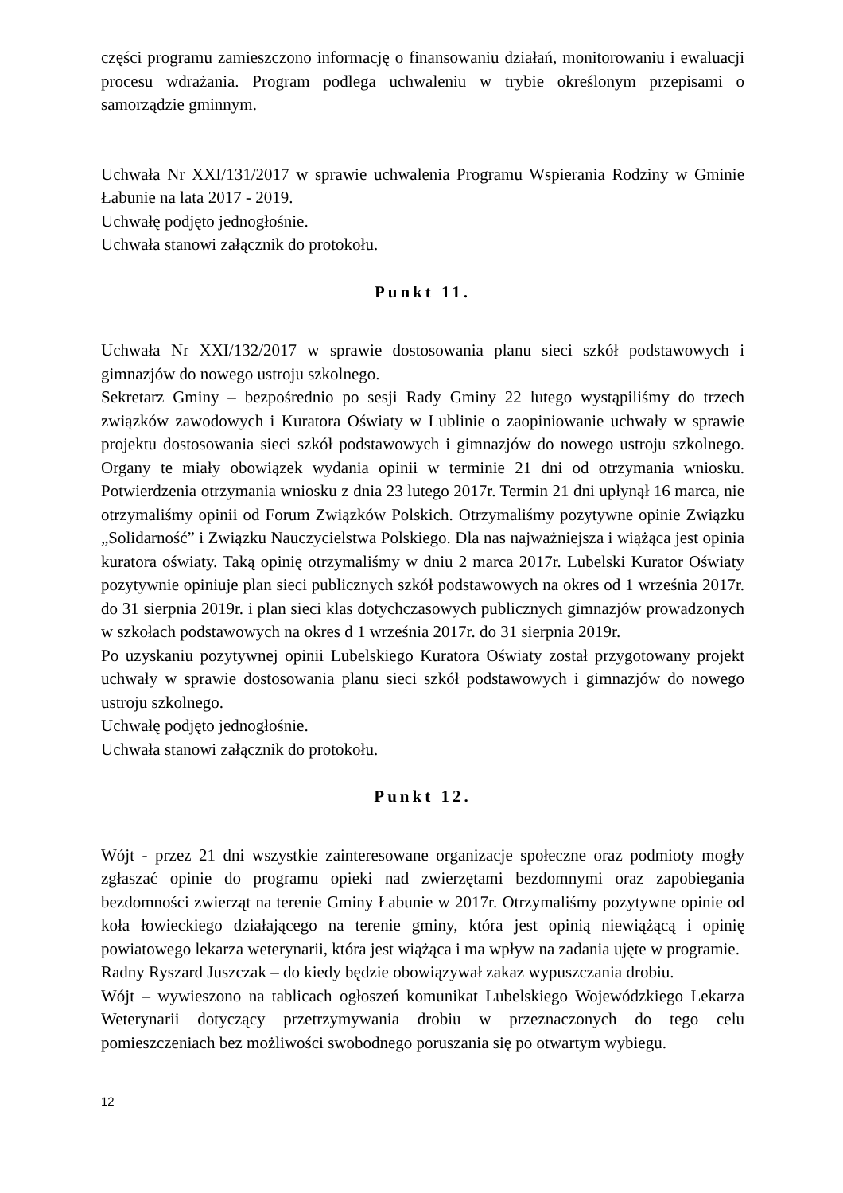części programu zamieszczono informację o finansowaniu działań, monitorowaniu i ewaluacji procesu wdrażania. Program podlega uchwaleniu w trybie określonym przepisami o samorządzie gminnym.
Uchwała Nr XXI/131/2017 w sprawie uchwalenia Programu Wspierania Rodziny w Gminie Łabunie na lata 2017 - 2019.
Uchwałę podjęto jednogłośnie.
Uchwała stanowi załącznik do protokołu.
Punkt 11.
Uchwała Nr XXI/132/2017 w sprawie dostosowania planu sieci szkół podstawowych i gimnazjów do nowego ustroju szkolnego.
Sekretarz Gminy – bezpośrednio po sesji Rady Gminy 22 lutego wystąpiliśmy do trzech związków zawodowych i Kuratora Oświaty w Lublinie o zaopiniowanie uchwały w sprawie projektu dostosowania sieci szkół podstawowych i gimnazjów do nowego ustroju szkolnego. Organy te miały obowiązek wydania opinii w terminie 21 dni od otrzymania wniosku. Potwierdzenia otrzymania wniosku z dnia 23 lutego 2017r. Termin 21 dni upłynął 16 marca, nie otrzymaliśmy opinii od Forum Związków Polskich. Otrzymaliśmy pozytywne opinie Związku „Solidarność” i Związku Nauczycielstwa Polskiego. Dla nas najważniejsza i wiążąca jest opinia kuratora oświaty. Taką opinię otrzymaliśmy w dniu 2 marca 2017r. Lubelski Kurator Oświaty pozytywnie opiniuje plan sieci publicznych szkół podstawowych na okres od 1 września 2017r. do 31 sierpnia 2019r. i plan sieci klas dotychczasowych publicznych gimnazjów prowadzonych w szkołach podstawowych na okres d 1 września 2017r. do 31 sierpnia 2019r.
Po uzyskaniu pozytywnej opinii Lubelskiego Kuratora Oświaty został przygotowany projekt uchwały w sprawie dostosowania planu sieci szkół podstawowych i gimnazjów do nowego ustroju szkolnego.
Uchwałę podjęto jednogłośnie.
Uchwała stanowi załącznik do protokołu.
Punkt 12.
Wójt - przez 21 dni wszystkie zainteresowane organizacje społeczne oraz podmioty mogły zgłaszać opinie do programu opieki nad zwierzętami bezdomnymi oraz zapobiegania bezdomności zwierząt na terenie Gminy Łabunie w 2017r. Otrzymaliśmy pozytywne opinie od koła łowieckiego działającego na terenie gminy, która jest opinią niewiążącą i opinię powiatowego lekarza weterynarii, która jest wiążąca i ma wpływ na zadania ujęte w programie.
Radny Ryszard Juszczak – do kiedy będzie obowiązywał zakaz wypuszczania drobiu.
Wójt – wywieszono na tablicach ogłoszeń komunikat Lubelskiego Wojewódzkiego Lekarza Weterynarii dotyczący przetrzymywania drobiu w przeznaczonych do tego celu pomieszczeniach bez możliwości swobodnego poruszania się po otwartym wybiegu.
12